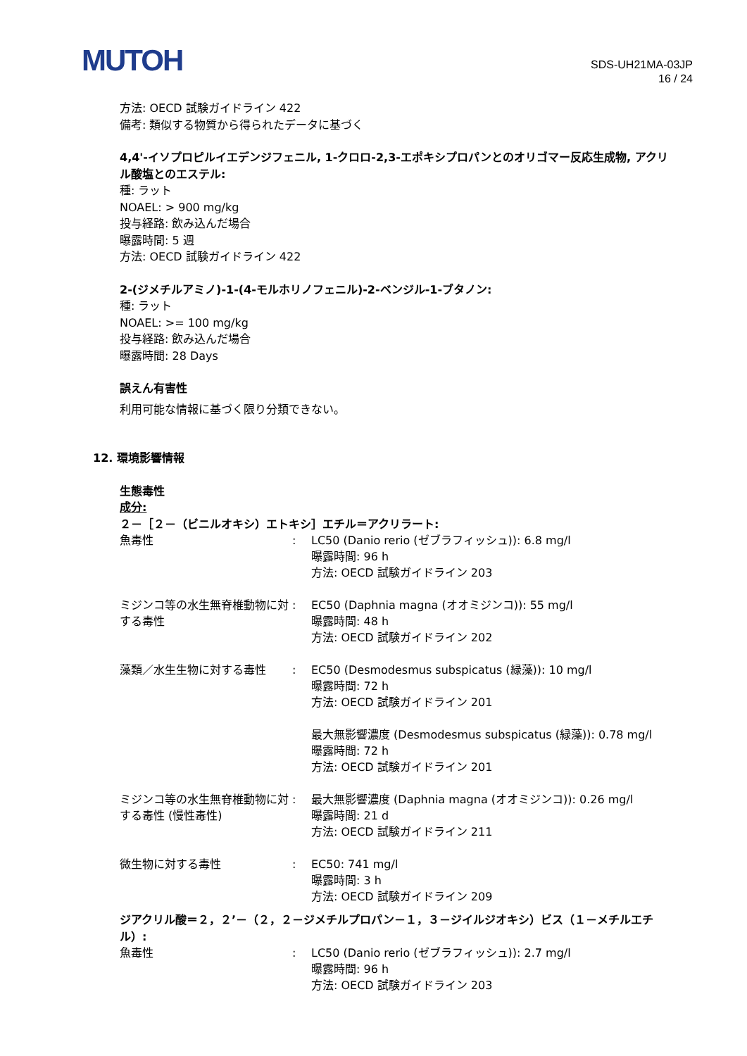MUTOH
SDS-UH21MA-03JP
16 / 24
方法: OECD 試験ガイドライン 422
備考: 類似する物質から得られたデータに基づく
4,4'-イソプロピルイエデンジフェニル, 1-クロロ-2,3-エポキシプロパンとのオリゴマー反応生成物, アクリル酸塩とのエステル:
種: ラット
NOAEL: > 900 mg/kg
投与経路: 飲み込んだ場合
曝露時間: 5 週
方法: OECD 試験ガイドライン 422
2-(ジメチルアミノ)-1-(4-モルホリノフェニル)-2-ベンジル-1-ブタノン:
種: ラット
NOAEL: >= 100 mg/kg
投与経路: 飲み込んだ場合
曝露時間: 28 Days
誤えん有害性
利用可能な情報に基づく限り分類できない。
12. 環境影響情報
生態毒性
成分:
２－［２－（ビニルオキシ）エトキシ］エチル＝アクリラート:
| 魚毒性 | : | LC50 (Danio rerio (ゼブラフィッシュ)): 6.8 mg/l 曝露時間: 96 h 方法: OECD 試験ガイドライン 203 |
| ミジンコ等の水生無脊椎動物に対する毒性 | : | EC50 (Daphnia magna (オオミジンコ)): 55 mg/l 曝露時間: 48 h 方法: OECD 試験ガイドライン 202 |
| 藻類／水生生物に対する毒性 | : | EC50 (Desmodesmus subspicatus (緑藻)): 10 mg/l 曝露時間: 72 h 方法: OECD 試験ガイドライン 201 最大無影響濃度 (Desmodesmus subspicatus (緑藻)): 0.78 mg/l 曝露時間: 72 h 方法: OECD 試験ガイドライン 201 |
| ミジンコ等の水生無脊椎動物に対する毒性 (慢性毒性) | : | 最大無影響濃度 (Daphnia magna (オオミジンコ)): 0.26 mg/l 曝露時間: 21 d 方法: OECD 試験ガイドライン 211 |
| 微生物に対する毒性 | : | EC50: 741 mg/l 曝露時間: 3 h 方法: OECD 試験ガイドライン 209 |
ジアクリル酸＝２，２’－（２，２－ジメチルプロパン－１，３－ジイルジオキシ）ビス（１－メチルエチル）:
| 魚毒性 | : | LC50 (Danio rerio (ゼブラフィッシュ)): 2.7 mg/l 曝露時間: 96 h 方法: OECD 試験ガイドライン 203 |